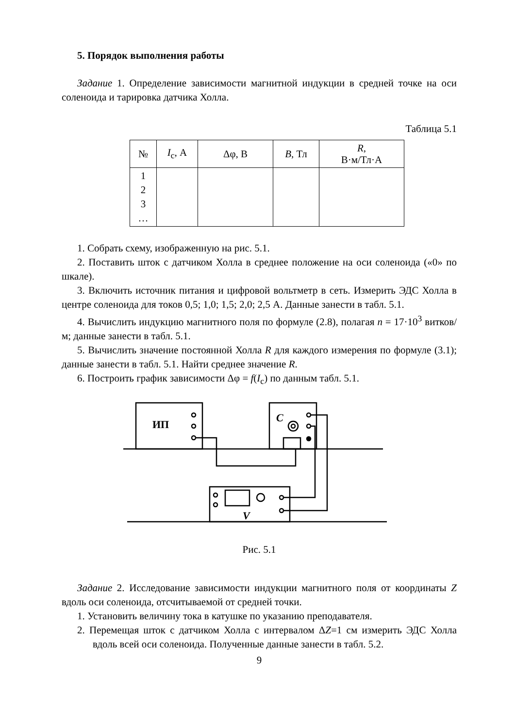5. Порядок выполнения работы
Задание 1. Определение зависимости магнитной индукции в средней точке на оси соленоида и тарировка датчика Холла.
Таблица 5.1
| № | I<sub>c</sub>, А | Δφ, В | B , Тл | R , В·м/Тл·А |
| --- | --- | --- | --- | --- |
| 1 2 3 … | | | | |
1. Собрать схему, изображенную на рис. 5.1.
2. Поставить шток с датчиком Холла в среднее положение на оси соленоида («0» по шкале).
3. Включить источник питания и цифровой вольтметр в сеть. Измерить ЭДС Холла в центре соленоида для токов 0,5; 1,0; 1,5; 2,0; 2,5 А. Данные занести в табл. 5.1.
4. Вычислить индукцию магнитного поля по формуле (2.8), полагая n = 17·10<sup>3</sup> витков/м; данные занести в табл. 5.1.
5. Вычислить значение постоянной Холла R для каждого измерения по формуле (3.1); данные занести в табл. 5.1. Найти среднее значение R.
6. Построить график зависимости Δφ = f(I<sub>c</sub>) по данным табл. 5.1.
ИП
C
V
Рис. 5.1
Задание 2. Исследование зависимости индукции магнитного поля от координаты Z вдоль оси соленоида, отсчитываемой от средней точки.
1. Установить величину тока в катушке по указанию преподавателя.
2. Перемещая шток с датчиком Холла с интервалом ΔZ=1 см измерить ЭДС Холла вдоль всей оси соленоида. Полученные данные занести в табл. 5.2.
9